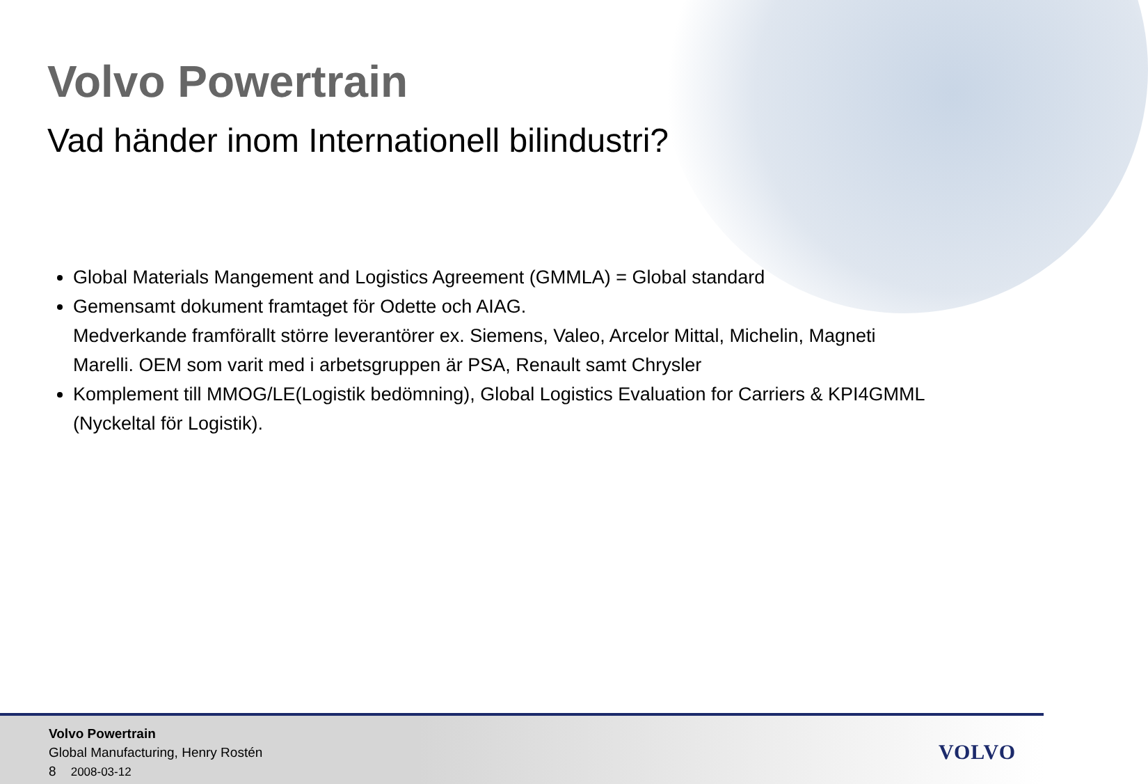Volvo Powertrain
Vad händer inom Internationell bilindustri?
Global Materials Mangement and Logistics Agreement (GMMLA) = Global standard
Gemensamt dokument framtaget för Odette och AIAG.
Medverkande framförallt större leverantörer ex. Siemens, Valeo, Arcelor Mittal, Michelin, Magneti Marelli. OEM som varit med i arbetsgruppen är PSA, Renault samt Chrysler
Komplement till MMOG/LE(Logistik bedömning), Global Logistics Evaluation for Carriers & KPI4GMML (Nyckeltal för Logistik).
Volvo Powertrain
Global Manufacturing, Henry Rostén
8 2008-03-12
VOLVO